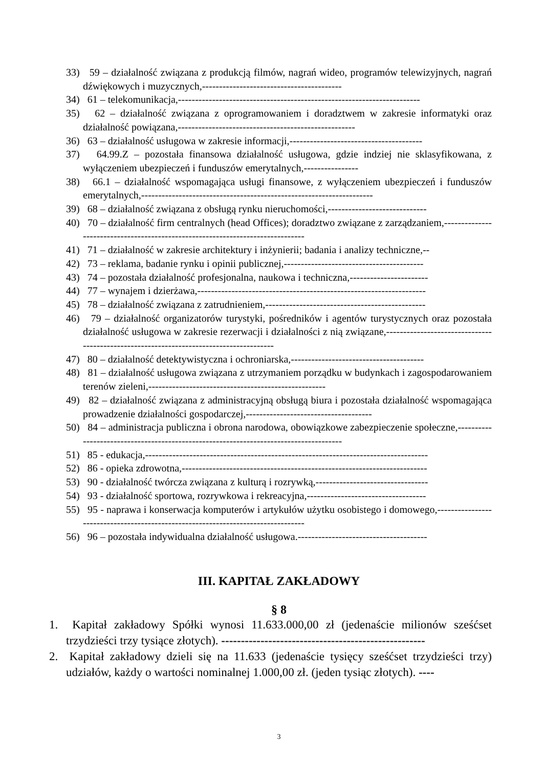33) 59 – działalność związana z produkcją filmów, nagrań wideo, programów telewizyjnych, nagrań dźwiękowych i muzycznych,-----------------------------------------
34) 61 – telekomunikacja,-----------------------------------------------------------------------
35) 62 – działalność związana z oprogramowaniem i doradztwem w zakresie informatyki oraz działalność powiązana,----------------------------------------------------
36) 63 – działalność usługowa w zakresie informacji,---------------------------------------
37) 64.99.Z – pozostała finansowa działalność usługowa, gdzie indziej nie sklasyfikowana, z wyłączeniem ubezpieczeń i funduszów emerytalnych,----------------
38) 66.1 – działalność wspomagająca usługi finansowe, z wyłączeniem ubezpieczeń i funduszów emerytalnych,--------------------------------------------------------------------
39) 68 – działalność związana z obsługą rynku nieruchomości,-----------------------------
40) 70 – działalność firm centralnych (head Offices); doradztwo związane z zarządzaniem,-------------------------------------------------------------------------------
41) 71 – działalność w zakresie architektury i inżynierii; badania i analizy techniczne,--
42) 73 – reklama, badanie rynku i opinii publicznej,-----------------------------------------
43) 74 – pozostała działalność profesjonalna, naukowa i techniczna,-----------------------
44) 77 – wynajem i dzierżawa,-------------------------------------------------------------------
45) 78 – działalność związana z zatrudnieniem,-----------------------------------------------
46) 79 – działalność organizatorów turystyki, pośredników i agentów turystycznych oraz pozostała działalność usługowa w zakresie rezerwacji i działalności z nią związane,---------------------------------------------------------------------------------------
47) 80 – działalność detektywistyczna i ochroniarska,---------------------------------------
48) 81 – działalność usługowa związana z utrzymaniem porządku w budynkach i zagospodarowaniem terenów zieleni,----------------------------------------------------
49) 82 – działalność związana z administracyjną obsługą biura i pozostała działalność wspomagająca prowadzenie działalności gospodarczej,-------------------------------------
50) 84 – administracja publiczna i obrona narodowa, obowiązkowe zabezpieczenie społeczne,--------------------------------------------------------------------------------------
51) 85 - edukacja,-----------------------------------------------------------------------------------
52) 86 - opieka zdrowotna,------------------------------------------------------------------------
53) 90 - działalność twórcza związana z kulturą i rozrywką,---------------------------------
54) 93 - działalność sportowa, rozrywkowa i rekreacyjna,-----------------------------------
55) 95 - naprawa i konserwacja komputerów i artykułów użytku osobistego i domowego,---------------------------------------------------------------------------------
56) 96 – pozostała indywidualna działalność usługowa.--------------------------------------
III. KAPITAŁ ZAKŁADOWY
§ 8
1. Kapitał zakładowy Spółki wynosi 11.633.000,00 zł (jedenaście milionów sześćset trzydzieści trzy tysiące złotych). ----------------------------------------------------
2. Kapitał zakładowy dzieli się na 11.633 (jedenaście tysięcy sześćset trzydzieści trzy) udziałów, każdy o wartości nominalnej 1.000,00 zł. (jeden tysiąc złotych). ----
3